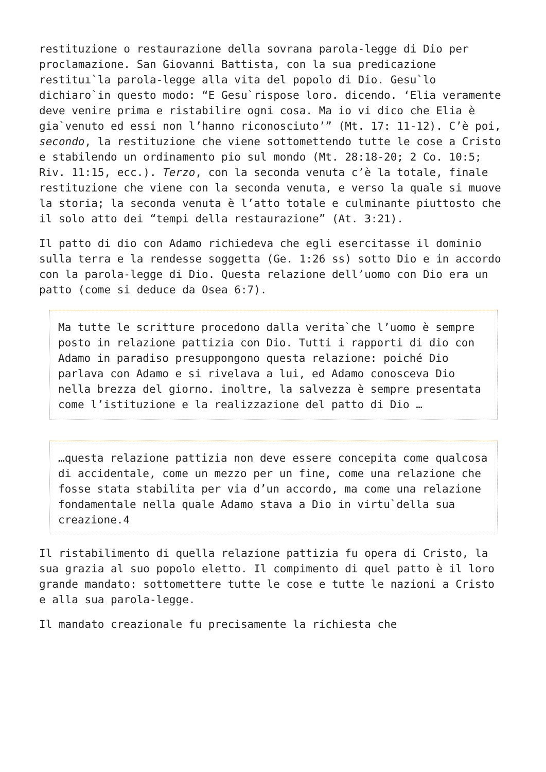restituzione o restaurazione della sovrana parola-legge di Dio per proclamazione. San Giovanni Battista, con la sua predicazione restituı`la parola-legge alla vita del popolo di Dio. Gesu`lo dichiaro`in questo modo: “E Gesu`rispose loro. dicendo. ‘Elia veramente deve venire prima e ristabilire ogni cosa. Ma io vi dico che Elia è gia`venuto ed essi non l’hanno riconosciuto’” (Mt. 17: 11-12). C’è poi, secondo, la restituzione che viene sottomettendo tutte le cose a Cristo e stabilendo un ordinamento pio sul mondo (Mt. 28:18-20; 2 Co. 10:5; Riv. 11:15, ecc.). Terzo, con la seconda venuta c’è la totale, finale restituzione che viene con la seconda venuta, e verso la quale si muove la storia; la seconda venuta è l’atto totale e culminante piuttosto che il solo atto dei “tempi della restaurazione” (At. 3:21).
Il patto di dio con Adamo richiedeva che egli esercitasse il dominio sulla terra e la rendesse soggetta (Ge. 1:26 ss) sotto Dio e in accordo con la parola-legge di Dio. Questa relazione dell’uomo con Dio era un patto (come si deduce da Osea 6:7).
Ma tutte le scritture procedono dalla verita`che l’uomo è sempre posto in relazione pattizia con Dio. Tutti i rapporti di dio con Adamo in paradiso presuppongono questa relazione: poiché Dio parlava con Adamo e si rivelava a lui, ed Adamo conosceva Dio nella brezza del giorno. inoltre, la salvezza è sempre presentata come l’istituzione e la realizzazione del patto di Dio …
…questa relazione pattizia non deve essere concepita come qualcosa di accidentale, come un mezzo per un fine, come una relazione che fosse stata stabilita per via d’un accordo, ma come una relazione fondamentale nella quale Adamo stava a Dio in virtu`della sua creazione.4
Il ristabilimento di quella relazione pattizia fu opera di Cristo, la sua grazia al suo popolo eletto. Il compimento di quel patto è il loro grande mandato: sottomettere tutte le cose e tutte le nazioni a Cristo e alla sua parola-legge.
Il mandato creazionale fu precisamente la richiesta che